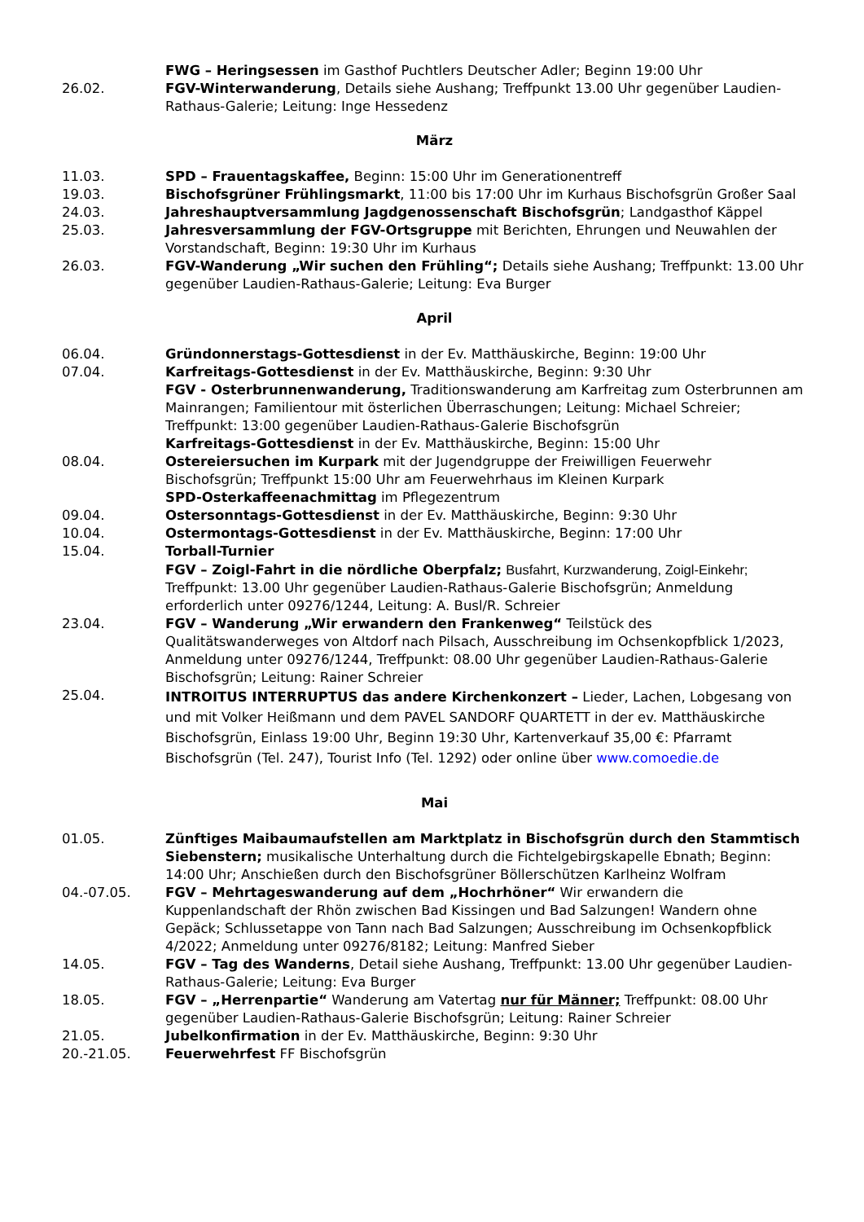FWG – Heringsessen im Gasthof Puchtlers Deutscher Adler; Beginn 19:00 Uhr
26.02. FGV-Winterwanderung, Details siehe Aushang; Treffpunkt 13.00 Uhr gegenüber Laudien-Rathaus-Galerie; Leitung: Inge Hessedenz
März
11.03. SPD – Frauentagskaffee, Beginn: 15:00 Uhr im Generationentreff
19.03. Bischofsgrüner Frühlingsmarkt, 11:00 bis 17:00 Uhr im Kurhaus Bischofsgrün Großer Saal
24.03. Jahreshauptversammlung Jagdgenossenschaft Bischofsgrün; Landgasthof Käppel
25.03. Jahresversammlung der FGV-Ortsgruppe mit Berichten, Ehrungen und Neuwahlen der Vorstandschaft, Beginn: 19:30 Uhr im Kurhaus
26.03. FGV-Wanderung „Wir suchen den Frühling“; Details siehe Aushang; Treffpunkt: 13.00 Uhr gegenüber Laudien-Rathaus-Galerie; Leitung: Eva Burger
April
06.04. Gründonnerstags-Gottesdienst in der Ev. Matthäuskirche, Beginn: 19:00 Uhr
07.04. Karfreitags-Gottesdienst in der Ev. Matthäuskirche, Beginn: 9:30 Uhr
FGV - Osterbrunnenwanderung, Traditionswanderung am Karfreitag zum Osterbrunnen am Mainrangen; Familientour mit österlichen Überraschungen; Leitung: Michael Schreier; Treffpunkt: 13:00 gegenüber Laudien-Rathaus-Galerie Bischofsgrün
Karfreitags-Gottesdienst in der Ev. Matthäuskirche, Beginn: 15:00 Uhr
08.04. Ostereiersuchen im Kurpark mit der Jugendgruppe der Freiwilligen Feuerwehr Bischofsgrün; Treffpunkt 15:00 Uhr am Feuerwehrhaus im Kleinen Kurpark
SPD-Osterkaffeenachmittag im Pflegezentrum
09.04. Ostersonntags-Gottesdienst in der Ev. Matthäuskirche, Beginn: 9:30 Uhr
10.04. Ostermontags-Gottesdienst in der Ev. Matthäuskirche, Beginn: 17:00 Uhr
15.04. Torball-Turnier
FGV – Zoigl-Fahrt in die nördliche Oberpfalz; Busfahrt, Kurzwanderung, Zoigl-Einkehr; Treffpunkt: 13.00 Uhr gegenüber Laudien-Rathaus-Galerie Bischofsgrün; Anmeldung erforderlich unter 09276/1244, Leitung: A. Busl/R. Schreier
23.04. FGV – Wanderung „Wir erwandern den Frankenweg“ Teilstück des Qualitätswanderweges von Altdorf nach Pilsach, Ausschreibung im Ochsenkopfblick 1/2023, Anmeldung unter 09276/1244, Treffpunkt: 08.00 Uhr gegenüber Laudien-Rathaus-Galerie Bischofsgrün; Leitung: Rainer Schreier
25.04.
INTROITUS INTERRUPTUS das andere Kirchenkonzert – Lieder, Lachen, Lobgesang von und mit Volker Heißmann und dem PAVEL SANDORF QUARTETT in der ev. Matthäuskirche Bischofsgrün, Einlass 19:00 Uhr, Beginn 19:30 Uhr, Kartenverkauf 35,00 €: Pfarramt Bischofsgrün (Tel. 247), Tourist Info (Tel. 1292) oder online über www.comoedie.de
Mai
01.05. Zünftiges Maibaumaufstellen am Marktplatz in Bischofsgrün durch den Stammtisch Siebenstern; musikalische Unterhaltung durch die Fichtelgebirgskapelle Ebnath; Beginn: 14:00 Uhr; Anschießen durch den Bischofsgrüner Böllerschützen Karlheinz Wolfram
04.-07.05. FGV – Mehrtageswanderung auf dem „Hochrhöner“ Wir erwandern die Kuppenlandschaft der Rhön zwischen Bad Kissingen und Bad Salzungen! Wandern ohne Gepäck; Schlussetappe von Tann nach Bad Salzungen; Ausschreibung im Ochsenkopfblick 4/2022; Anmeldung unter 09276/8182; Leitung: Manfred Sieber
14.05. FGV – Tag des Wanderns, Detail siehe Aushang, Treffpunkt: 13.00 Uhr gegenüber Laudien-Rathaus-Galerie; Leitung: Eva Burger
18.05. FGV – „Herrenpartie“ Wanderung am Vatertag nur für Männer; Treffpunkt: 08.00 Uhr gegenüber Laudien-Rathaus-Galerie Bischofsgrün; Leitung: Rainer Schreier
21.05. Jubelkonfirmation in der Ev. Matthäuskirche, Beginn: 9:30 Uhr
20.-21.05. Feuerwehrfest FF Bischofsgrün